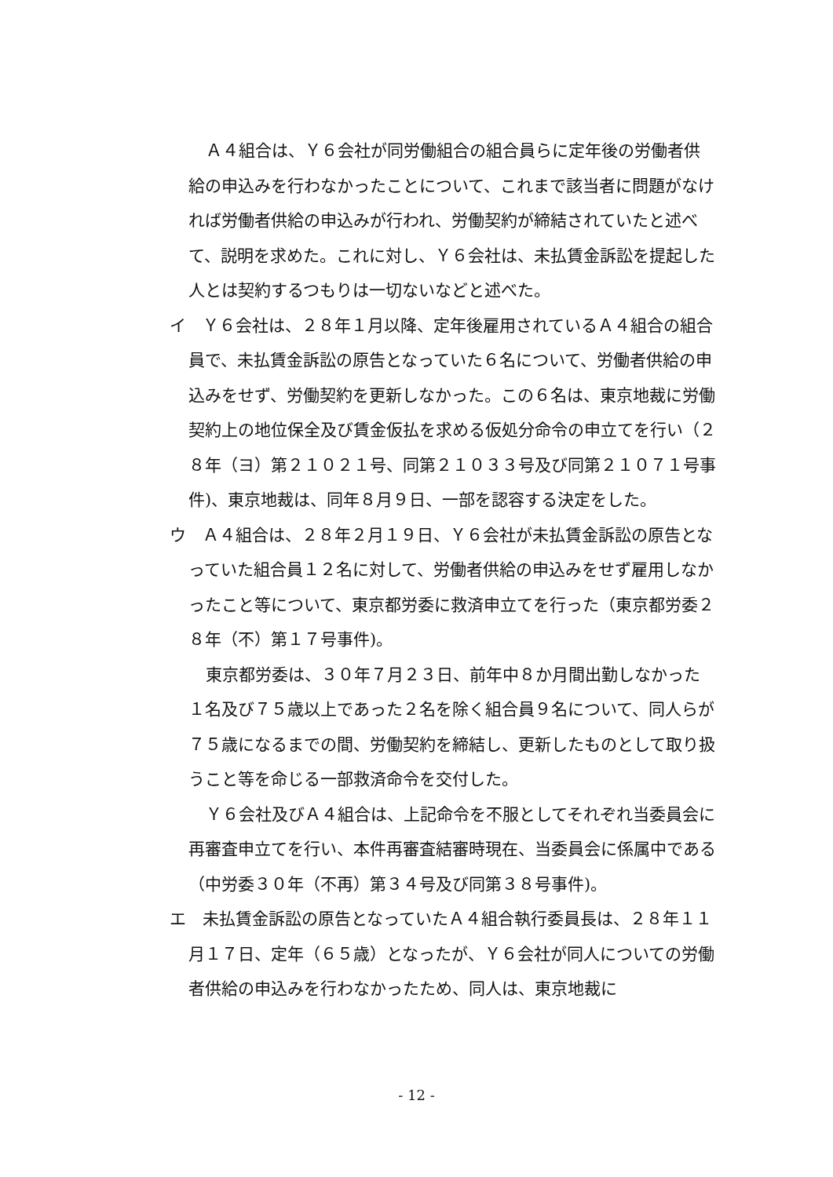Ａ４組合は、Ｙ６会社が同労働組合の組合員らに定年後の労働者供給の申込みを行わなかったことについて、これまで該当者に問題がなければ労働者供給の申込みが行われ、労働契約が締結されていたと述べて、説明を求めた。これに対し、Ｙ６会社は、未払賃金訴訟を提起した人とは契約するつもりは一切ないなどと述べた。
イ　Ｙ６会社は、２８年１月以降、定年後雇用されているＡ４組合の組合員で、未払賃金訴訟の原告となっていた６名について、労働者供給の申込みをせず、労働契約を更新しなかった。この６名は、東京地裁に労働契約上の地位保全及び賃金仮払を求める仮処分命令の申立てを行い（２８年（ヨ）第２１０２１号、同第２１０３３号及び同第２１０７１号事件)、東京地裁は、同年８月９日、一部を認容する決定をした。
ウ　Ａ４組合は、２８年２月１９日、Ｙ６会社が未払賃金訴訟の原告となっていた組合員１２名に対して、労働者供給の申込みをせず雇用しなかったこと等について、東京都労委に救済申立てを行った（東京都労委２８年（不）第１７号事件)。
東京都労委は、３０年７月２３日、前年中８か月間出勤しなかった１名及び７５歳以上であった２名を除く組合員９名について、同人らが７５歳になるまでの間、労働契約を締結し、更新したものとして取り扱うこと等を命じる一部救済命令を交付した。
Ｙ６会社及びＡ４組合は、上記命令を不服としてそれぞれ当委員会に再審査申立てを行い、本件再審査結審時現在、当委員会に係属中である（中労委３０年（不再）第３４号及び同第３８号事件)。
エ　未払賃金訴訟の原告となっていたＡ４組合執行委員長は、２８年１１月１７日、定年（６５歳）となったが、Ｙ６会社が同人についての労働者供給の申込みを行わなかったため、同人は、東京地裁に
- 12 -